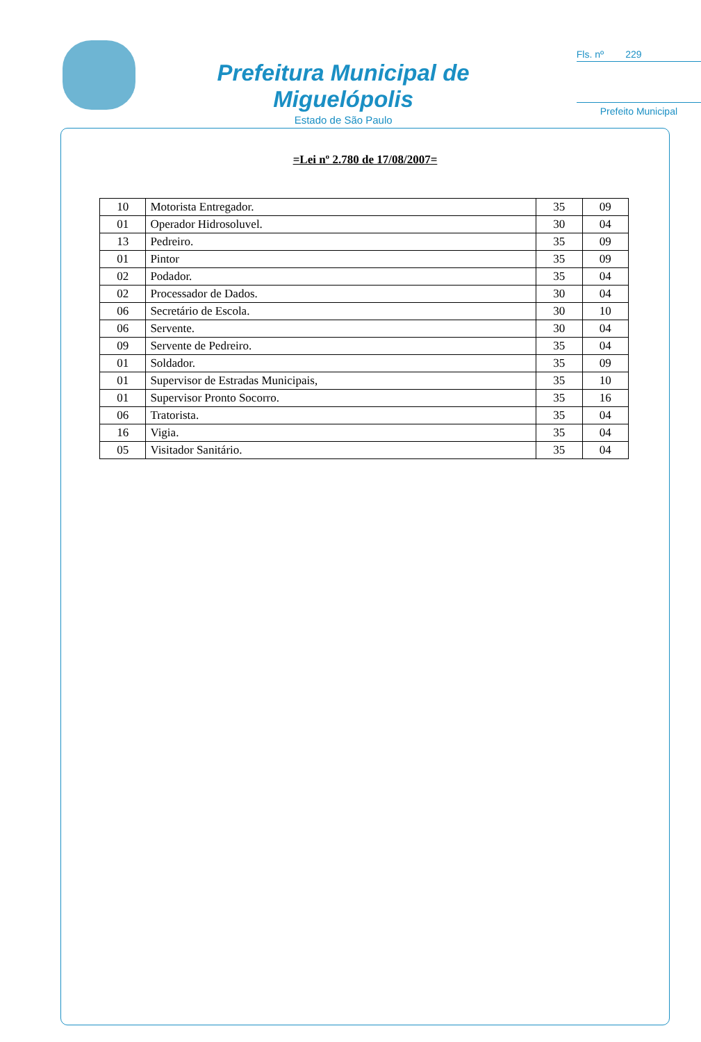Prefeitura Municipal de Miguelópolis
Estado de São Paulo
Fls. nº 229
Prefeito Municipal
=Lei nº 2.780 de 17/08/2007=
| 10 | Motorista Entregador. | 35 | 09 |
| 01 | Operador Hidrosoluvel. | 30 | 04 |
| 13 | Pedreiro. | 35 | 09 |
| 01 | Pintor | 35 | 09 |
| 02 | Podador. | 35 | 04 |
| 02 | Processador de Dados. | 30 | 04 |
| 06 | Secretário de Escola. | 30 | 10 |
| 06 | Servente. | 30 | 04 |
| 09 | Servente de Pedreiro. | 35 | 04 |
| 01 | Soldador. | 35 | 09 |
| 01 | Supervisor de Estradas Municipais, | 35 | 10 |
| 01 | Supervisor Pronto Socorro. | 35 | 16 |
| 06 | Tratorista. | 35 | 04 |
| 16 | Vigia. | 35 | 04 |
| 05 | Visitador Sanitário. | 35 | 04 |